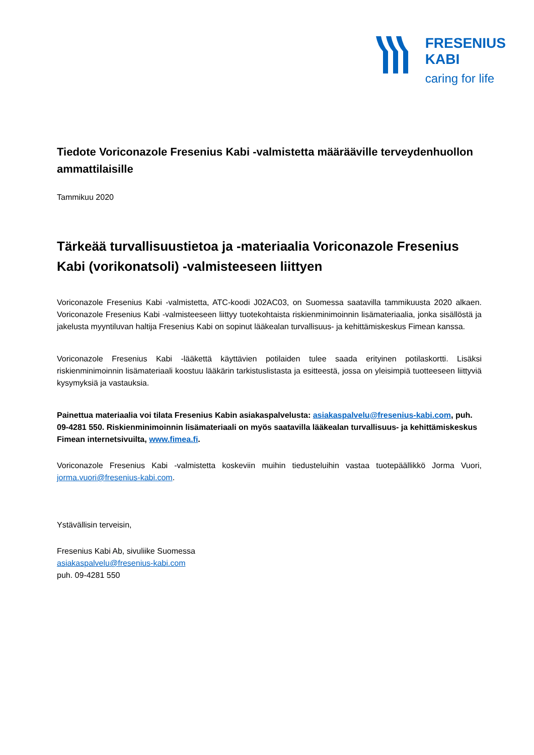FRESENIUS
KABI
caring for life
Tiedote Voriconazole Fresenius Kabi -valmistetta määrääville terveydenhuollon ammattilaisille
Tammikuu 2020
Tärkeää turvallisuustietoa ja -materiaalia Voriconazole Fresenius Kabi (vorikonatsoli) -valmisteeseen liittyen
Voriconazole Fresenius Kabi -valmistetta, ATC-koodi J02AC03, on Suomessa saatavilla tammikuusta 2020 alkaen. Voriconazole Fresenius Kabi -valmisteeseen liittyy tuotekohtaista riskienminimoinnin lisämateriaalia, jonka sisällöstä ja jakelusta myyntiluvan haltija Fresenius Kabi on sopinut lääkealan turvallisuus- ja kehittämiskeskus Fimean kanssa.
Voriconazole Fresenius Kabi -lääkettä käyttävien potilaiden tulee saada erityinen potilaskortti. Lisäksi riskienminimoinnin lisämateriaali koostuu lääkärin tarkistuslistasta ja esitteestä, jossa on yleisimpiä tuotteeseen liittyviä kysymyksiä ja vastauksia.
Painettua materiaalia voi tilata Fresenius Kabin asiakaspalvelusta: asiakaspalvelu@fresenius-kabi.com, puh. 09-4281 550. Riskienminimoinnin lisämateriaali on myös saatavilla lääkealan turvallisuus- ja kehittämiskeskus Fimean internetsivuilta, www.fimea.fi.
Voriconazole Fresenius Kabi -valmistetta koskeviin muihin tiedusteluihin vastaa tuotepäällikkö Jorma Vuori, jorma.vuori@fresenius-kabi.com.
Ystävällisin terveisin,
Fresenius Kabi Ab, sivuliike Suomessa
asiakaspalvelu@fresenius-kabi.com
puh. 09-4281 550